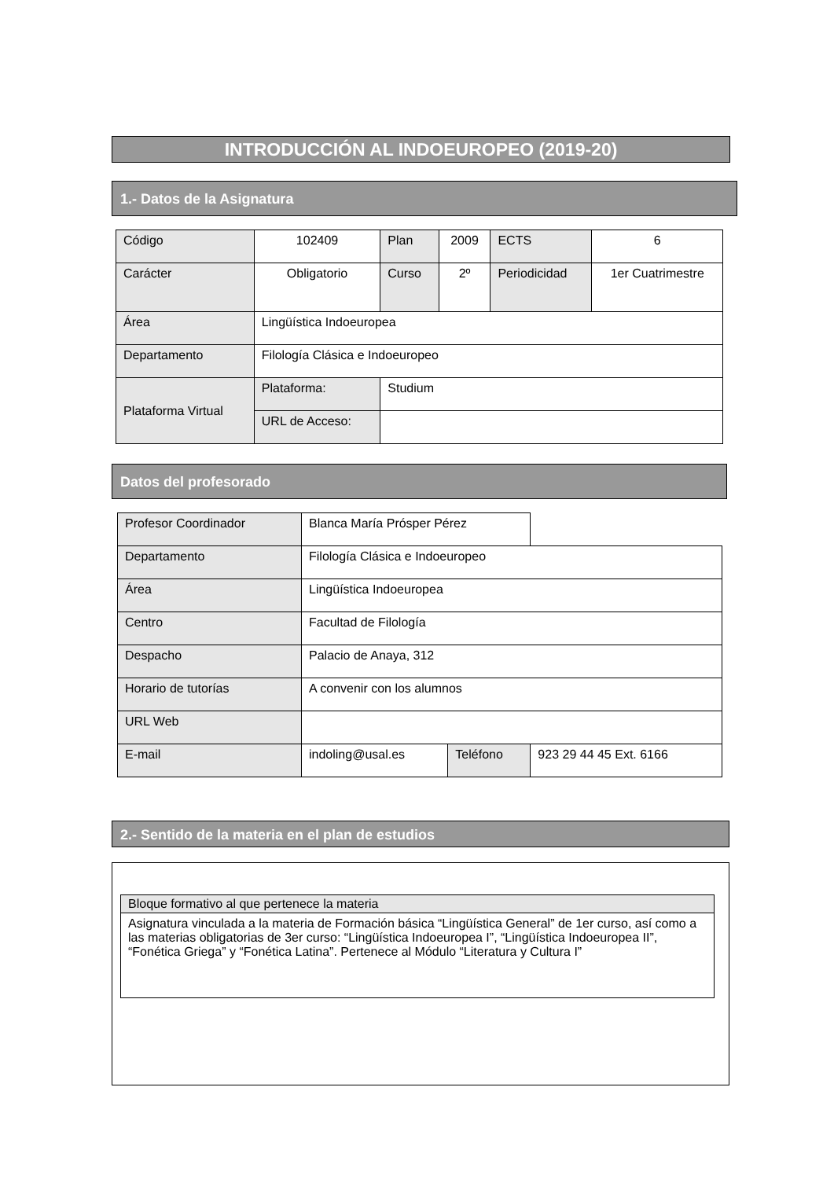INTRODUCCIÓN AL INDOEUROPEO (2019-20)
1.- Datos de la Asignatura
| Código | 102409 | Plan | 2009 | ECTS | 6 |
| Carácter | Obligatorio | Curso | 2º | Periodicidad | 1er Cuatrimestre |
| Área | Lingüística Indoeuropea | | | | |
| Departamento | Filología Clásica e Indoeuropeo | | | | |
| Plataforma Virtual | Plataforma: | Studium | | | |
| | URL de Acceso: | | | | |
Datos del profesorado
| Profesor Coordinador | Blanca María Prósper Pérez | | |
| Departamento | Filología Clásica e Indoeuropeo | | |
| Área | Lingüística Indoeuropea | | |
| Centro | Facultad de Filología | | |
| Despacho | Palacio de Anaya, 312 | | |
| Horario de tutorías | A convenir con los alumnos | | |
| URL Web | | | |
| E-mail | indoling@usal.es | Teléfono | 923 29 44 45 Ext. 6166 |
2.- Sentido de la materia en el plan de estudios
| Bloque formativo al que pertenece la materia |
| Asignatura vinculada a la materia de Formación básica “Lingüística General” de 1er curso, así como a las materias obligatorias de 3er curso: “Lingüística Indoeuropea I”, “Lingüística Indoeuropea II”, “Fonética Griega” y “Fonética Latina”. Pertenece al Módulo “Literatura y Cultura I” |